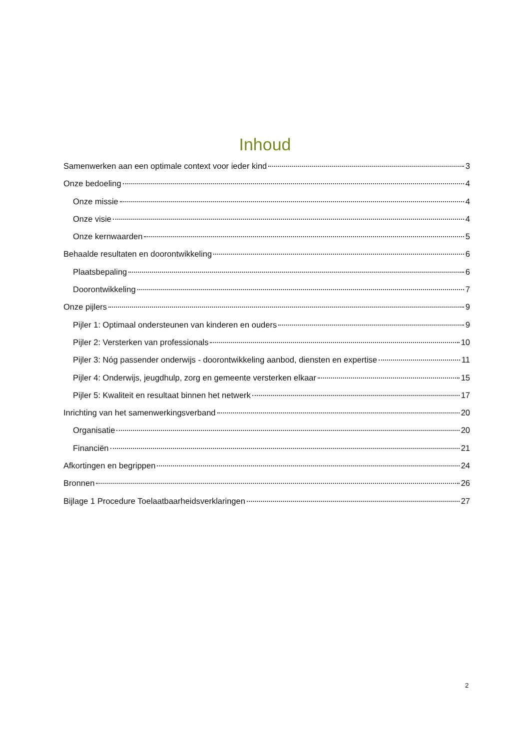Inhoud
Samenwerken aan een optimale context voor ieder kind 3
Onze bedoeling 4
Onze missie 4
Onze visie 4
Onze kernwaarden 5
Behaalde resultaten en doorontwikkeling 6
Plaatsbepaling 6
Doorontwikkeling 7
Onze pijlers 9
Pijler 1: Optimaal ondersteunen van kinderen en ouders 9
Pijler 2: Versterken van professionals 10
Pijler 3: Nóg passender onderwijs - doorontwikkeling aanbod, diensten en expertise 11
Pijler 4: Onderwijs, jeugdhulp, zorg en gemeente versterken elkaar 15
Pijler 5: Kwaliteit en resultaat binnen het netwerk 17
Inrichting van het samenwerkingsverband 20
Organisatie 20
Financiën 21
Afkortingen en begrippen 24
Bronnen 26
Bijlage 1 Procedure Toelaatbaarheidsverklaringen 27
2